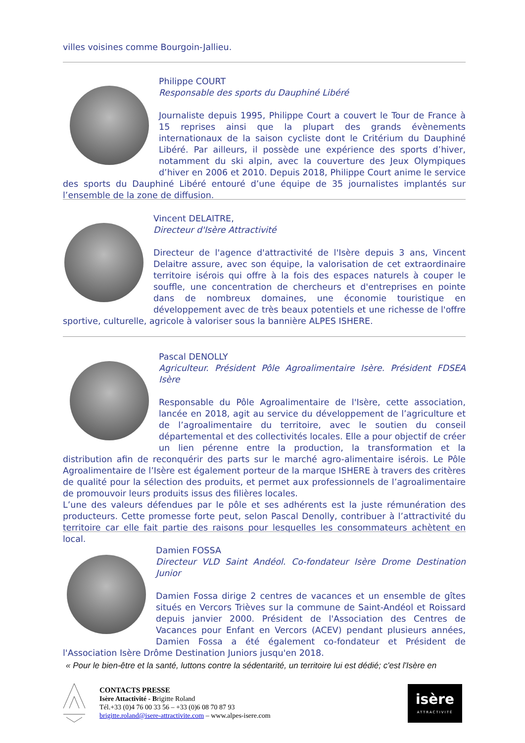villes voisines comme Bourgoin-Jallieu.
Philippe COURT
Responsable des sports du Dauphiné Libéré
Journaliste depuis 1995, Philippe Court a couvert le Tour de France à 15 reprises ainsi que la plupart des grands évènements internationaux de la saison cycliste dont le Critérium du Dauphiné Libéré. Par ailleurs, il possède une expérience des sports d’hiver, notamment du ski alpin, avec la couverture des Jeux Olympiques d’hiver en 2006 et 2010. Depuis 2018, Philippe Court anime le service des sports du Dauphiné Libéré entouré d’une équipe de 35 journalistes implantés sur l’ensemble de la zone de diffusion.
Vincent DELAITRE,
Directeur d'Isère Attractivité
Directeur de l'agence d'attractivité de l'Isère depuis 3 ans, Vincent Delaitre assure, avec son équipe, la valorisation de cet extraordinaire territoire isérois qui offre à la fois des espaces naturels à couper le souffle, une concentration de chercheurs et d'entreprises en pointe dans de nombreux domaines, une économie touristique en développement avec de très beaux potentiels et une richesse de l'offre sportive, culturelle, agricole à valoriser sous la bannière ALPES ISHERE.
Pascal DENOLLY
Agriculteur. Président Pôle Agroalimentaire Isère. Président FDSEA Isère
Responsable du Pôle Agroalimentaire de l'Isère, cette association, lancée en 2018, agit au service du développement de l’agriculture et de l’agroalimentaire du territoire, avec le soutien du conseil départemental et des collectivités locales. Elle a pour objectif de créer un lien pérenne entre la production, la transformation et la distribution afin de reconquérir des parts sur le marché agro-alimentaire isérois. Le Pôle Agroalimentaire de l’Isère est également porteur de la marque ISHERE à travers des critères de qualité pour la sélection des produits, et permet aux professionnels de l’agroalimentaire de promouvoir leurs produits issus des filières locales.
L’une des valeurs défendues par le pôle et ses adhérents est la juste rémunération des producteurs. Cette promesse forte peut, selon Pascal Denolly, contribuer à l’attractivité du territoire car elle fait partie des raisons pour lesquelles les consommateurs achètent en local.
Damien FOSSA
Directeur VLD Saint Andéol. Co-fondateur Isère Drome Destination Junior
Damien Fossa dirige 2 centres de vacances et un ensemble de gîtes situés en Vercors Trièves sur la commune de Saint-Andéol et Roissard depuis janvier 2000. Président de l'Association des Centres de Vacances pour Enfant en Vercors (ACEV) pendant plusieurs années, Damien Fossa a été également co-fondateur et Président de l'Association Isère Drôme Destination Juniors jusqu'en 2018.
« Pour le bien-être et la santé, luttons contre la sédentarité, un territoire lui est dédié; c'est l'Isère en
CONTACTS PRESSE
Isère Attactivité - Brigitte Roland
Tél.+33 (0)4 76 00 33 56 – +33 (0)6 08 70 87 93
brigitte.roland@isere-attractivite.com – www.alpes-isere.com
isère
ATTRACTIVITÉ